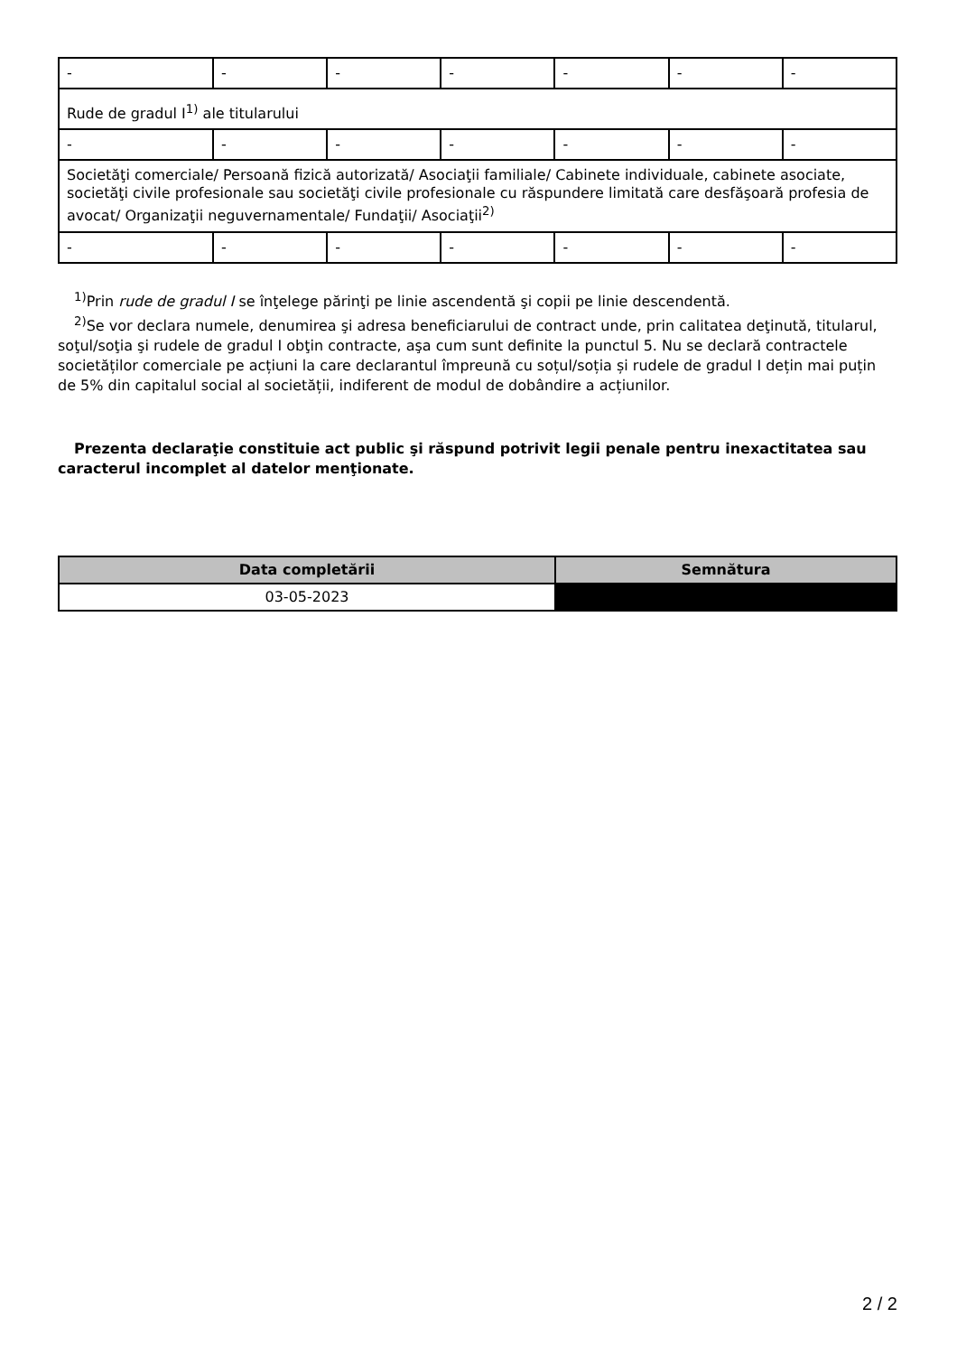| - | - | - | - | - | - | - |
| Rude de gradul I<sup>1)</sup> ale titularului | | | | | | |
| - | - | - | - | - | - | - |
| Societăţi comerciale/ Persoană fizică autorizată/ Asociaţii familiale/ Cabinete individuale, cabinete asociate, societăţi civile profesionale sau societăţi civile profesionale cu răspundere limitată care desfăşoară profesia de avocat/ Organizaţii neguvernamentale/ Fundaţii/ Asociaţii<sup>2)</sup> | | | | | | |
| - | - | - | - | - | - | - |
<sup>1)</sup> Prin rude de gradul I se înţelege părinţi pe linie ascendentă şi copii pe linie descendentă.
<sup>2)</sup> Se vor declara numele, denumirea şi adresa beneficiarului de contract unde, prin calitatea deţinută, titularul, soţul/soţia şi rudele de gradul I obţin contracte, aşa cum sunt definite la punctul 5. Nu se declară contractele societăților comerciale pe acțiuni la care declarantul împreună cu soțul/soția și rudele de gradul I dețin mai puțin de 5% din capitalul social al societății, indiferent de modul de dobândire a acțiunilor.
Prezenta declaraţie constituie act public şi răspund potrivit legii penale pentru inexactitatea sau caracterul incomplet al datelor menţionate.
| Data completării | Semnătura |
| --- | --- |
| 03-05-2023 | |
2 / 2